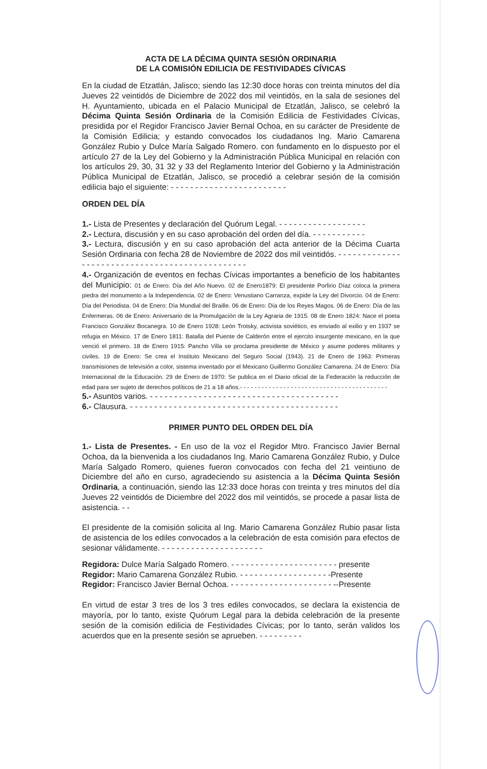ACTA DE LA DÉCIMA QUINTA SESIÓN ORDINARIA
DE LA COMISIÓN EDILICIA DE FESTIVIDADES CÍVICAS
En la ciudad de Etzatlán, Jalisco; siendo las 12:30 doce horas con treinta minutos del día Jueves 22 veintidós de Diciembre de 2022 dos mil veintidós, en la sala de sesiones del H. Ayuntamiento, ubicada en el Palacio Municipal de Etzatlán, Jalisco, se celebró la Décima Quinta Sesión Ordinaria de la Comisión Edilicia de Festividades Cívicas, presidida por el Regidor Francisco Javier Bernal Ochoa, en su carácter de Presidente de la Comisión Edilicia; y estando convocados los ciudadanos Ing. Mario Camarena González Rubio y Dulce María Salgado Romero. con fundamento en lo dispuesto por el artículo 27 de la Ley del Gobierno y la Administración Pública Municipal en relación con los artículos 29, 30, 31 32 y 33 del Reglamento Interior del Gobierno y la Administración Pública Municipal de Etzatlán, Jalisco, se procedió a celebrar sesión de la comisión edilicia bajo el siguiente: - - - - - - - - - - - - - - - - - - - - - - - -
ORDEN DEL DÍA
1.- Lista de Presentes y declaración del Quórum Legal. - - - - - - - - - - - - - - - - - -
2.- Lectura, discusión y en su caso aprobación del orden del día. - - - - - - - - - - -
3.- Lectura, discusión y en su caso aprobación del acta anterior de la Décima Cuarta Sesión Ordinaria con fecha 28 de Noviembre de 2022 dos mil veintidós. - - - - - - - - - - - - - - - - - - - - - - - - - - - - - - - - - - - - - - - - - - - - - - -
4.- Organización de eventos en fechas Cívicas importantes a beneficio de los habitantes del Municipio: 01 de Enero: Día del Año Nuevo. 02 de Enero1879: El presidente Porfirio Díaz coloca la primera piedra del monumento a la Independencia. 02 de Enero: Venustiano Carranza, expide la Ley del Divorcio. 04 de Enero: Día del Periodista. 04 de Enero: Día Mundial del Braille. 06 de Enero: Día de los Reyes Magos. 06 de Enero: Día de las Enfermeras. 06 de Enero: Aniversario de la Promulgación de la Ley Agraria de 1915. 08 de Enero 1824: Nace el poeta Francisco González Bocanegra. 10 de Enero 1928: León Trotsky, activista soviético, es enviado al exilio y en 1937 se refugia en México. 17 de Enero 1811: Batalla del Puente de Calderón entre el ejercito insurgente mexicano, en la que venció el primero. 18 de Enero 1915: Pancho Villa se proclama presidente de México y asume poderes militares y civiles. 19 de Enero: Se crea el Instituto Mexicano del Seguro Social (1943). 21 de Enero de 1963: Primeras transmisiones de televisión a color, sistema inventado por el Mexicano Guillermo González Camarena. 24 de Enero: Día Internacional de la Educación. 29 de Enero de 1970: Se publica en el Diario oficial de la Federación la reducción de edad para ser sujeto de derechos políticos de 21 a 18 años.- - - - - - - - - - - - - - - - - - - - - - - - - - - - - - - - - - - - - - - - -
5.- Asuntos varios. - - - - - - - - - - - - - - - - - - - - - - - - - - - - - - - - - - - - - - -
6.- Clausura. - - - - - - - - - - - - - - - - - - - - - - - - - - - - - - - - - - - - - - - - - - -
PRIMER PUNTO DEL ORDEN DEL DÍA
1.- Lista de Presentes. - En uso de la voz el Regidor Mtro. Francisco Javier Bernal Ochoa, da la bienvenida a los ciudadanos Ing. Mario Camarena González Rubio, y Dulce María Salgado Romero, quienes fueron convocados con fecha del 21 veintiuno de Diciembre del año en curso, agradeciendo su asistencia a la Décima Quinta Sesión Ordinaria, a continuación, siendo las 12:33 doce horas con treinta y tres minutos del día Jueves 22 veintidós de Diciembre del 2022 dos mil veintidós, se procede a pasar lista de asistencia. - -
El presidente de la comisión solicita al Ing. Mario Camarena González Rubio pasar lista de asistencia de los ediles convocados a la celebración de esta comisión para efectos de sesionar válidamente. - - - - - - - - - - - - - - - - - - - - -
Regidora: Dulce María Salgado Romero. - - - - - - - - - - - - - - - - - - - - - - presente
Regidor: Mario Camarena González Rubio. - - - - - - - - - - - - - - - - - - -Presente
Regidor: Francisco Javier Bernal Ochoa. - - - - - - - - - - - - - - - - - - - - - --Presente
En virtud de estar 3 tres de los 3 tres ediles convocados, se declara la existencia de mayoría, por lo tanto, existe Quórum Legal para la debida celebración de la presente sesión de la comisión edilicia de Festividades Cívicas; por lo tanto, serán validos los acuerdos que en la presente sesión se aprueben. - - - - - - - - -